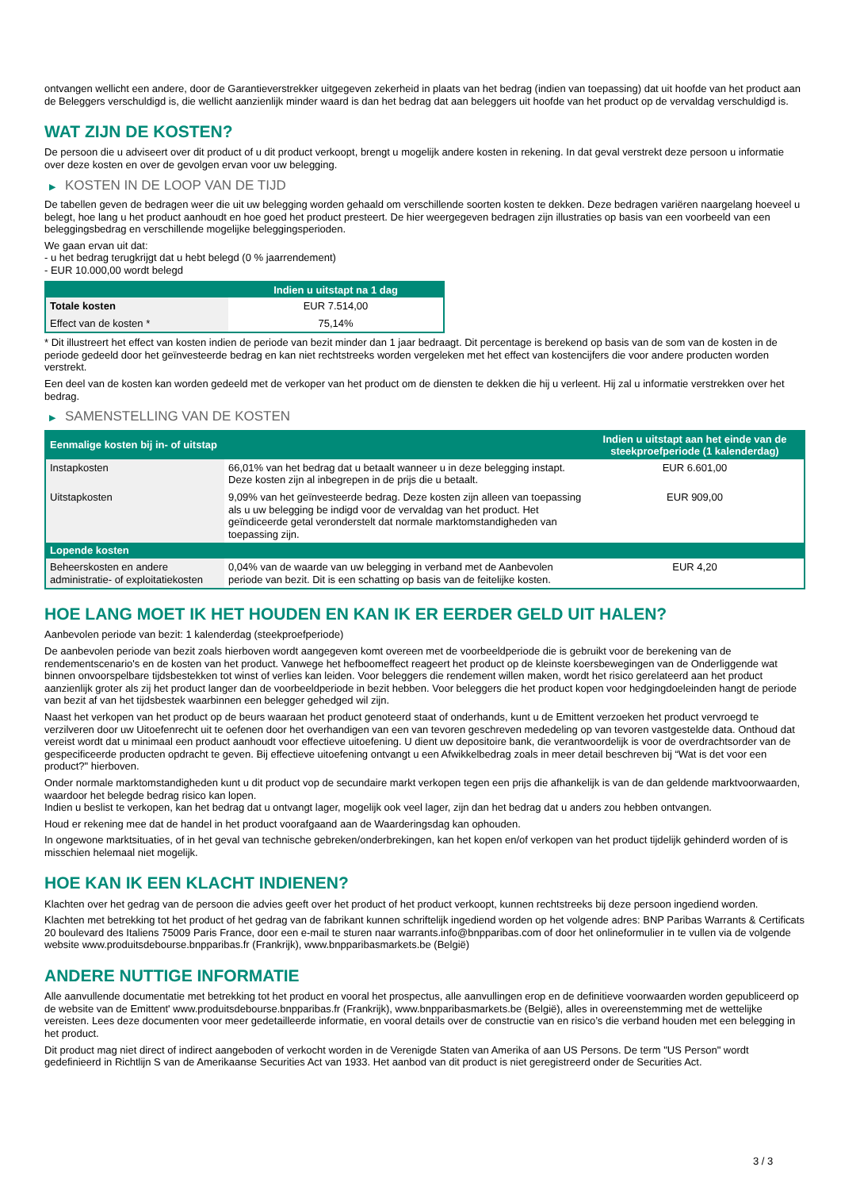ontvangen wellicht een andere, door de Garantieverstrekker uitgegeven zekerheid in plaats van het bedrag (indien van toepassing) dat uit hoofde van het product aan de Beleggers verschuldigd is, die wellicht aanzienlijk minder waard is dan het bedrag dat aan beleggers uit hoofde van het product op de vervaldag verschuldigd is.
WAT ZIJN DE KOSTEN?
De persoon die u adviseert over dit product of u dit product verkoopt, brengt u mogelijk andere kosten in rekening. In dat geval verstrekt deze persoon u informatie over deze kosten en over de gevolgen ervan voor uw belegging.
▶ KOSTEN IN DE LOOP VAN DE TIJD
De tabellen geven de bedragen weer die uit uw belegging worden gehaald om verschillende soorten kosten te dekken. Deze bedragen variëren naargelang hoeveel u belegt, hoe lang u het product aanhoudt en hoe goed het product presteert. De hier weergegeven bedragen zijn illustraties op basis van een voorbeeld van een beleggingsbedrag en verschillende mogelijke beleggingsperioden.
We gaan ervan uit dat:
- u het bedrag terugkrijgt dat u hebt belegd (0 % jaarrendement)
- EUR 10.000,00 wordt belegd
| | Indien u uitstapt na 1 dag |
| --- | --- |
| Totale kosten | EUR 7.514,00 |
| Effect van de kosten * | 75,14% |
* Dit illustreert het effect van kosten indien de periode van bezit minder dan 1 jaar bedraagt. Dit percentage is berekend op basis van de som van de kosten in de periode gedeeld door het geïnvesteerde bedrag en kan niet rechtstreeks worden vergeleken met het effect van kostencijfers die voor andere producten worden verstrekt.
Een deel van de kosten kan worden gedeeld met de verkoper van het product om de diensten te dekken die hij u verleent. Hij zal u informatie verstrekken over het bedrag.
▶ SAMENSTELLING VAN DE KOSTEN
| Eenmalige kosten bij in- of uitstap | | Indien u uitstapt aan het einde van de steekproefperiode (1 kalenderdag) |
| --- | --- | --- |
| Instapkosten | 66,01% van het bedrag dat u betaalt wanneer u in deze belegging instapt. Deze kosten zijn al inbegrepen in de prijs die u betaalt. | EUR 6.601,00 |
| Uitstapkosten | 9,09% van het geïnvesteerde bedrag. Deze kosten zijn alleen van toepassing als u uw belegging be indigd voor de vervaldag van het product. Het geïndiceerde getal veronderstelt dat normale marktomstandigheden van toepassing zijn. | EUR 909,00 |
| Lopende kosten | | |
| Beheerskosten en andere administratie- of exploitatiekosten | 0,04% van de waarde van uw belegging in verband met de Aanbevolen periode van bezit. Dit is een schatting op basis van de feitelijke kosten. | EUR 4,20 |
HOE LANG MOET IK HET HOUDEN EN KAN IK ER EERDER GELD UIT HALEN?
Aanbevolen periode van bezit: 1 kalenderdag (steekproefperiode)
De aanbevolen periode van bezit zoals hierboven wordt aangegeven komt overeen met de voorbeeldperiode die is gebruikt voor de berekening van de rendementscenario's en de kosten van het product. Vanwege het hefboomeffect reageert het product op de kleinste koersbewegingen van de Onderliggende wat binnen onvoorspelbare tijdsbestekken tot winst of verlies kan leiden. Voor beleggers die rendement willen maken, wordt het risico gerelateerd aan het product aanzienlijk groter als zij het product langer dan de voorbeeldperiode in bezit hebben. Voor beleggers die het product kopen voor hedgingdoeleinden hangt de periode van bezit af van het tijdsbestek waarbinnen een belegger gehedged wil zijn.
Naast het verkopen van het product op de beurs waaraan het product genoteerd staat of onderhands, kunt u de Emittent verzoeken het product vervroegd te verzilveren door uw Uitoefenrecht uit te oefenen door het overhandigen van een van tevoren geschreven mededeling op van tevoren vastgestelde data. Onthoud dat vereist wordt dat u minimaal een product aanhoudt voor effectieve uitoefening. U dient uw depositoire bank, die verantwoordelijk is voor de overdrachtsorder van de gespecificeerde producten opdracht te geven. Bij effectieve uitoefening ontvangt u een Afwikkelbedrag zoals in meer detail beschreven bij “Wat is det voor een product?" hierboven.
Onder normale marktomstandigheden kunt u dit product vop de secundaire markt verkopen tegen een prijs die afhankelijk is van de dan geldende marktvoorwaarden, waardoor het belegde bedrag risico kan lopen.
Indien u beslist te verkopen, kan het bedrag dat u ontvangt lager, mogelijk ook veel lager, zijn dan het bedrag dat u anders zou hebben ontvangen.
Houd er rekening mee dat de handel in het product voorafgaand aan de Waarderingsdag kan ophouden.
In ongewone marktsituaties, of in het geval van technische gebreken/onderbrekingen, kan het kopen en/of verkopen van het product tijdelijk gehinderd worden of is misschien helemaal niet mogelijk.
HOE KAN IK EEN KLACHT INDIENEN?
Klachten over het gedrag van de persoon die advies geeft over het product of het product verkoopt, kunnen rechtstreeks bij deze persoon ingediend worden.
Klachten met betrekking tot het product of het gedrag van de fabrikant kunnen schriftelijk ingediend worden op het volgende adres: BNP Paribas Warrants & Certificats 20 boulevard des Italiens 75009 Paris France, door een e-mail te sturen naar warrants.info@bnpparibas.com of door het onlineformulier in te vullen via de volgende website www.produitsdebourse.bnpparibas.fr (Frankrijk), www.bnpparibasmarkets.be (België)
ANDERE NUTTIGE INFORMATIE
Alle aanvullende documentatie met betrekking tot het product en vooral het prospectus, alle aanvullingen erop en de definitieve voorwaarden worden gepubliceerd op de website van de Emittent' www.produitsdebourse.bnpparibas.fr (Frankrijk), www.bnpparibasmarkets.be (België), alles in overeenstemming met de wettelijke vereisten. Lees deze documenten voor meer gedetailleerde informatie, en vooral details over de constructie van en risico’s die verband houden met een belegging in het product.
Dit product mag niet direct of indirect aangeboden of verkocht worden in de Verenigde Staten van Amerika of aan US Persons. De term "US Person" wordt gedefinieerd in Richtlijn S van de Amerikaanse Securities Act van 1933. Het aanbod van dit product is niet geregistreerd onder de Securities Act.
3 / 3